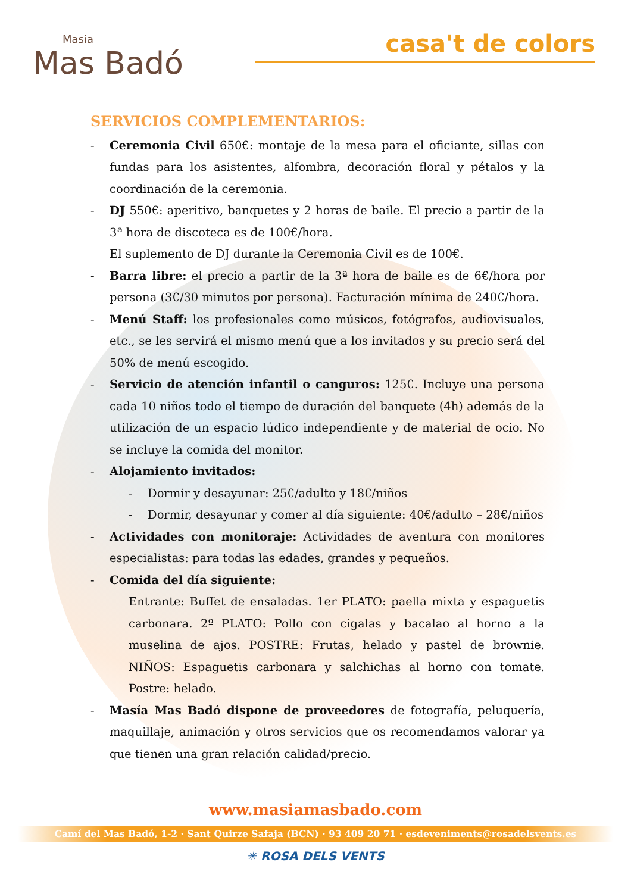Masia
Mas Badó
casa't de colors
SERVICIOS COMPLEMENTARIOS:
- Ceremonia Civil 650€: montaje de la mesa para el oficiante, sillas con fundas para los asistentes, alfombra, decoración floral y pétalos y la coordinación de la ceremonia.
- DJ 550€: aperitivo, banquetes y 2 horas de baile. El precio a partir de la 3ª hora de discoteca es de 100€/hora.
El suplemento de DJ durante la Ceremonia Civil es de 100€.
- Barra libre: el precio a partir de la 3ª hora de baile es de 6€/hora por persona (3€/30 minutos por persona). Facturación mínima de 240€/hora.
- Menú Staff: los profesionales como músicos, fotógrafos, audiovisuales, etc., se les servirá el mismo menú que a los invitados y su precio será del 50% de menú escogido.
- Servicio de atención infantil o canguros: 125€. Incluye una persona cada 10 niños todo el tiempo de duración del banquete (4h) además de la utilización de un espacio lúdico independiente y de material de ocio. No se incluye la comida del monitor.
- Alojamiento invitados:
- Dormir y desayunar: 25€/adulto y 18€/niños
- Dormir, desayunar y comer al día siguiente: 40€/adulto – 28€/niños
- Actividades con monitoraje: Actividades de aventura con monitores especialistas: para todas las edades, grandes y pequeños.
- Comida del día siguiente:
Entrante: Buffet de ensaladas. 1er PLATO: paella mixta y espaguetis carbonara. 2º PLATO: Pollo con cigalas y bacalao al horno a la muselina de ajos. POSTRE: Frutas, helado y pastel de brownie. NIÑOS: Espaguetis carbonara y salchichas al horno con tomate. Postre: helado.
- Masía Mas Badó dispone de proveedores de fotografía, peluquería, maquillaje, animación y otros servicios que os recomendamos valorar ya que tienen una gran relación calidad/precio.
www.masiamasbado.com
Camí del Mas Badó, 1-2 · Sant Quirze Safaja (BCN) · 93 409 20 71 · esdeveniments@rosadelsvents.es
✳ ROSA DELS VENTS